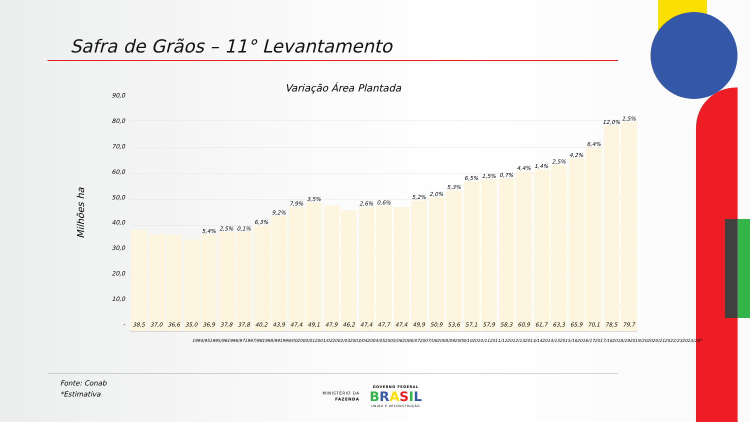Safra de Grãos – 11° Levantamento
Variação Área Plantada
Milhões ha
90,0
80,0
70,0
60,0
50,0
40,0
30,0
20,0
10,0
-
38,5
37,0
36,6
35,0
5,4%
36,9
2,5%
37,8
0,1%
37,8
6,3%
40,2
9,2%
43,9
7,9%
47,4
3,5%
49,1
47,9
46,2
2,6%
47,4
0,6%
47,7
47,4
5,2%
49,9
2,0%
50,9
5,3%
53,6
6,5%
57,1
1,5%
57,9
0,7%
58,3
4,4%
60,9
1,4%
61,7
2,5%
63,3
4,2%
65,9
6,4%
70,1
12,0%
78,5
1,5%
79,7
1994/95 1995/96 1996/97 1997/98 1998/99 1999/00 2000/01 2001/02 2002/03 2003/04 2004/05 2005/06 2006/07 2007/08 2008/09 2009/10 2010/11 2011/12 2012/13 2013/14 2014/15 2015/16 2016/17 2017/18 2018/19 2019/20 2020/21 2022/23 2023/24*
Fonte: Conab
*Estimativa
MINISTÉRIO DA
FAZENDA
GOVERNO FEDERAL
BRASIL
UNIÃO E RECONSTRUÇÃO